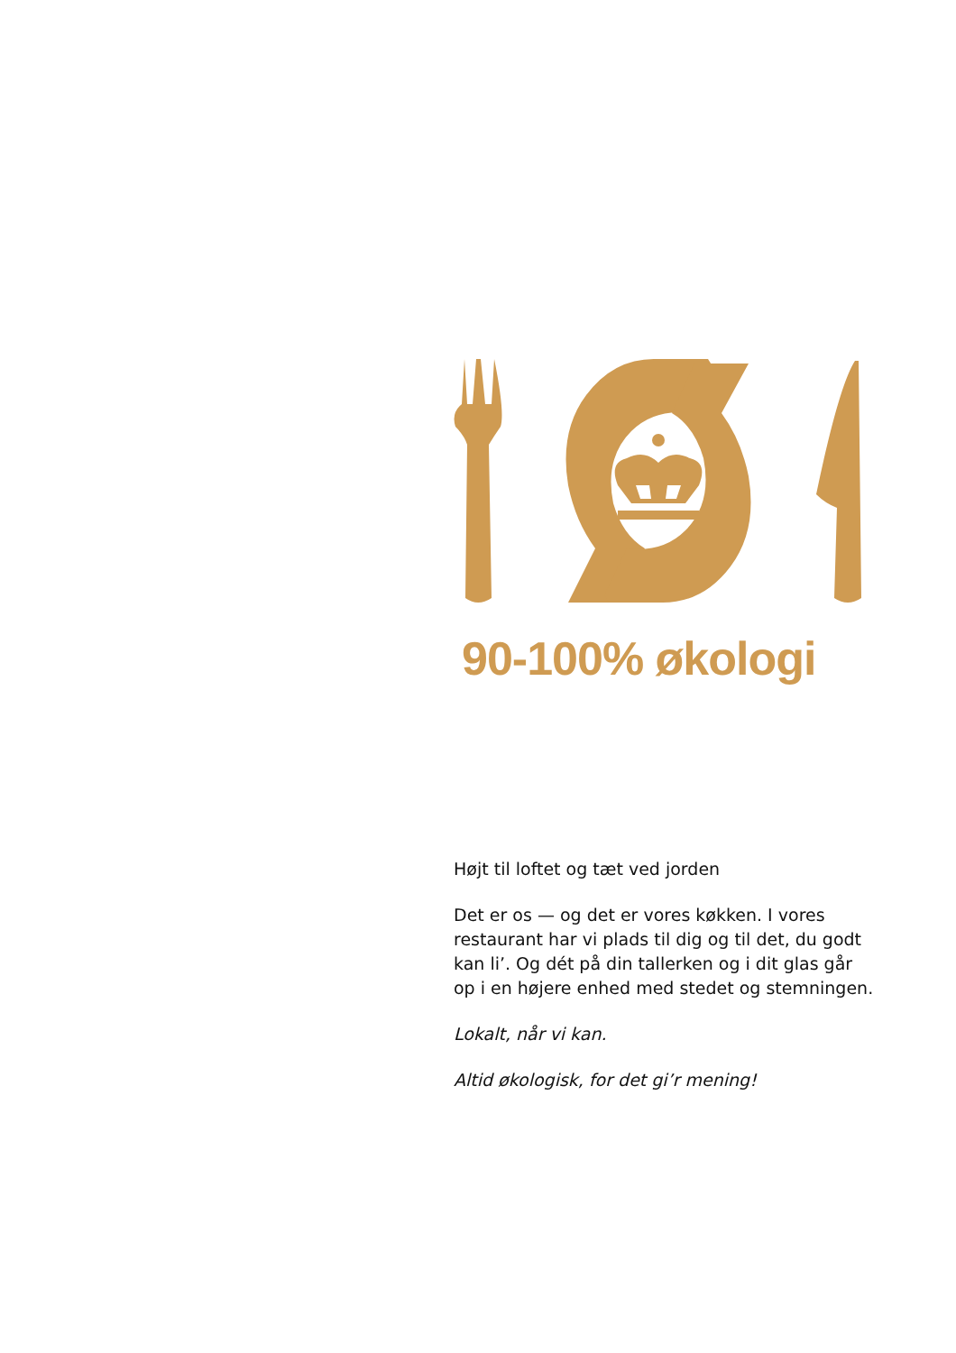90-100% økologi
Højt til loftet og tæt ved jorden
Det er os — og det er vores køkken. I vores restaurant har vi plads til dig og til det, du godt kan li’. Og dét på din tallerken og i dit glas går op i en højere enhed med stedet og stemningen.
Lokalt, når vi kan.
Altid økologisk, for det gi’r mening!